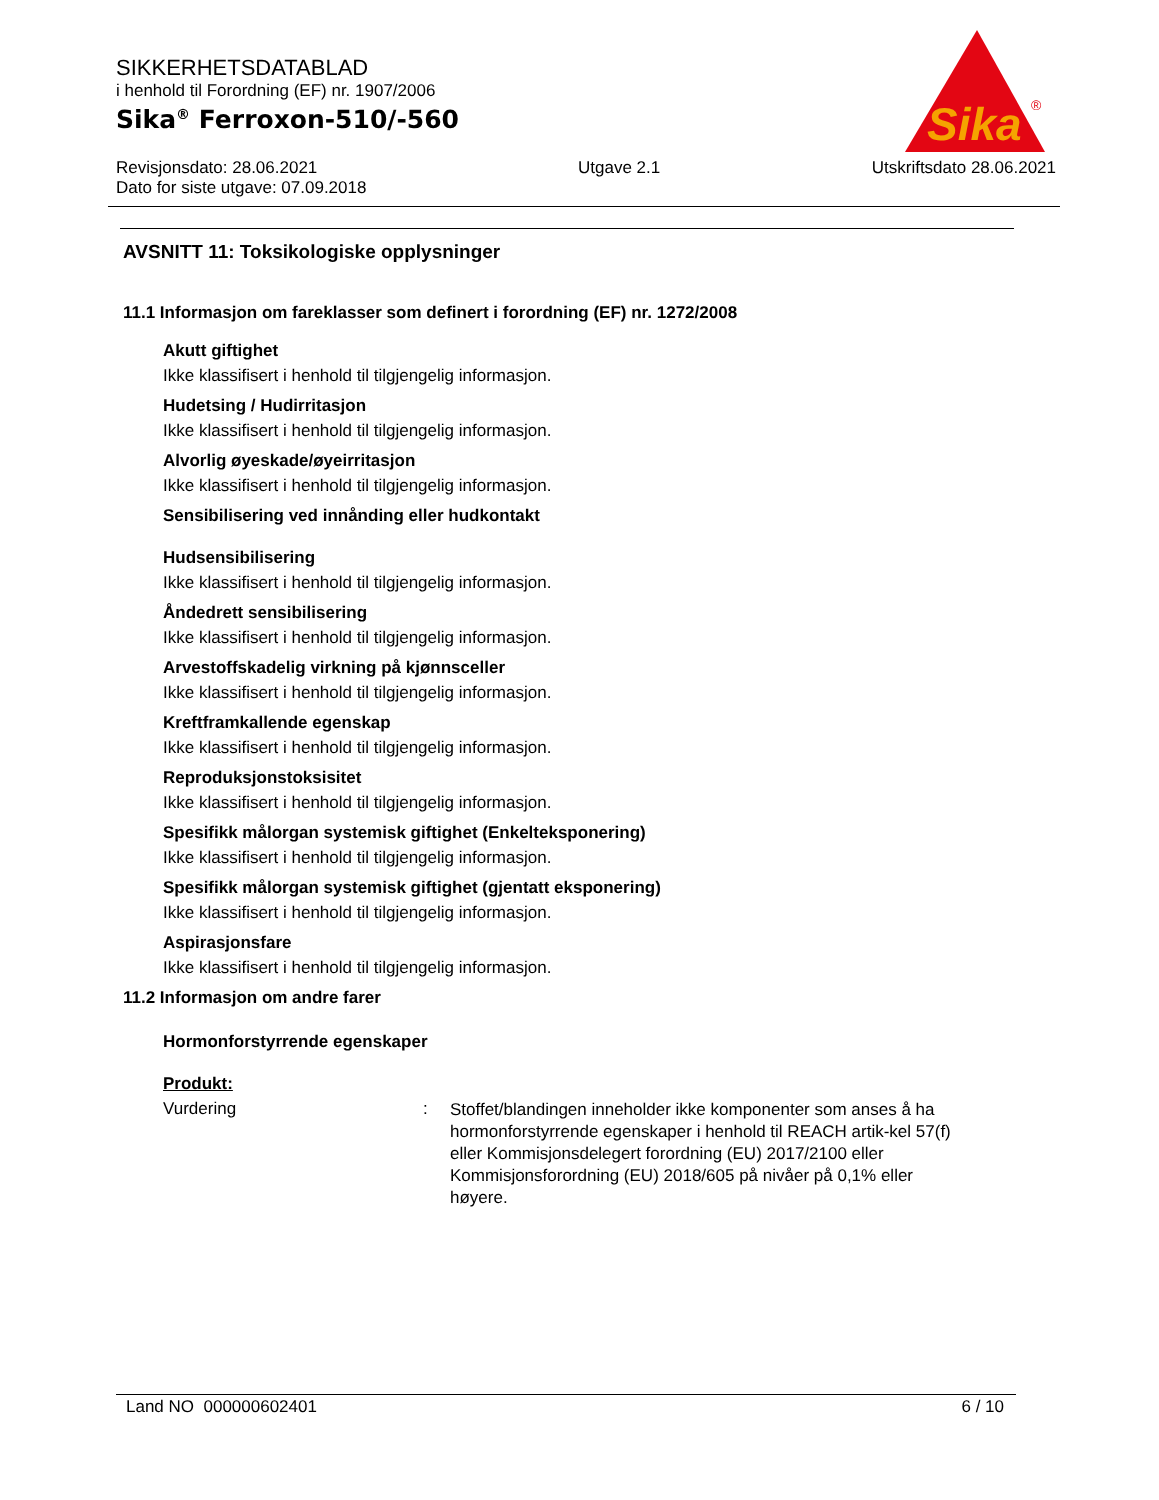Sika
®
SIKKERHETSDATABLAD
i henhold til Forordning (EF) nr. 1907/2006
Sika<sup>®</sup> Ferroxon-510/-560
Revisjonsdato: 28.06.2021
Dato for siste utgave: 07.09.2018
Utgave 2.1 Utskriftsdato 28.06.2021
AVSNITT 11: Toksikologiske opplysninger
11.1 Informasjon om fareklasser som definert i forordning (EF) nr. 1272/2008
Akutt giftighet
Ikke klassifisert i henhold til tilgjengelig informasjon.
Hudetsing / Hudirritasjon
Ikke klassifisert i henhold til tilgjengelig informasjon.
Alvorlig øyeskade/øyeirritasjon
Ikke klassifisert i henhold til tilgjengelig informasjon.
Sensibilisering ved innånding eller hudkontakt
Hudsensibilisering
Ikke klassifisert i henhold til tilgjengelig informasjon.
Åndedrett sensibilisering
Ikke klassifisert i henhold til tilgjengelig informasjon.
Arvestoffskadelig virkning på kjønnsceller
Ikke klassifisert i henhold til tilgjengelig informasjon.
Kreftframkallende egenskap
Ikke klassifisert i henhold til tilgjengelig informasjon.
Reproduksjonstoksisitet
Ikke klassifisert i henhold til tilgjengelig informasjon.
Spesifikk målorgan systemisk giftighet (Enkelteksponering)
Ikke klassifisert i henhold til tilgjengelig informasjon.
Spesifikk målorgan systemisk giftighet (gjentatt eksponering)
Ikke klassifisert i henhold til tilgjengelig informasjon.
Aspirasjonsfare
Ikke klassifisert i henhold til tilgjengelig informasjon.
11.2 Informasjon om andre farer
Hormonforstyrrende egenskaper
Produkt:
Vurdering :
Stoffet/blandingen inneholder ikke komponenter som anses å ha hormonforstyrrende egenskaper i henhold til REACH artik-kel 57(f) eller Kommisjonsdelegert forordning (EU) 2017/2100 eller Kommisjonsforordning (EU) 2018/605 på nivåer på 0,1% eller høyere.
Land NO 000000602401 6 / 10